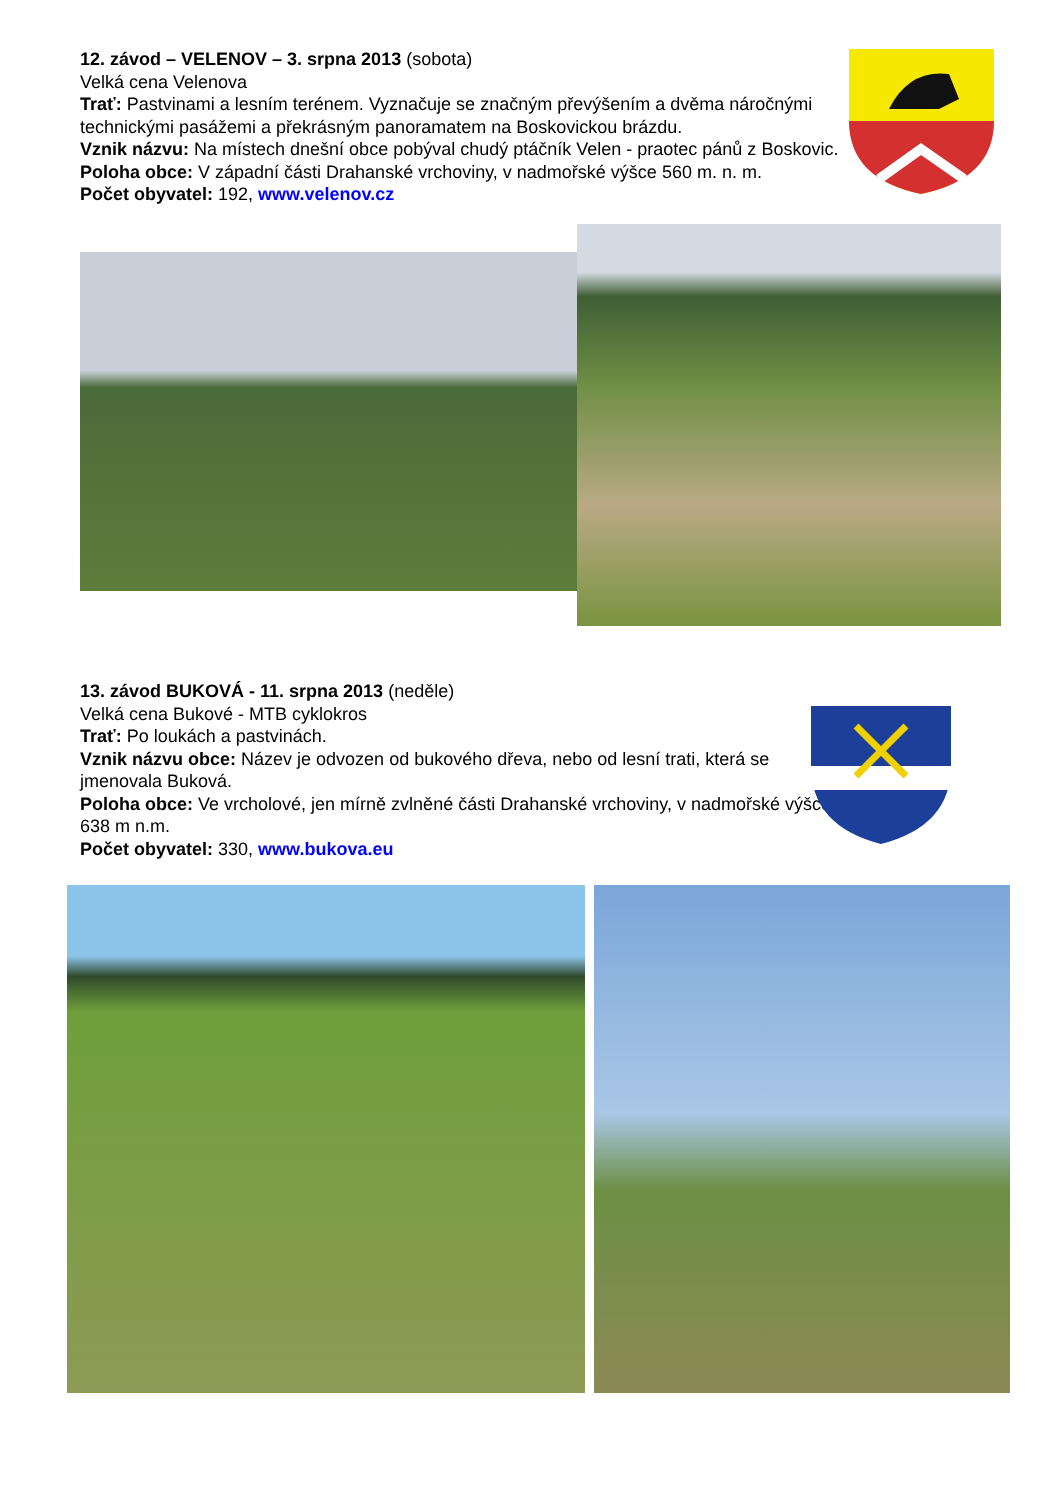12. závod – VELENOV – 3. srpna 2013 (sobota)
Velká cena Velenova
Trať: Pastvinami a lesním terénem. Vyznačuje se značným převýšením a dvěma náročnými technickými pasážemi a překrásným panoramatem na Boskovickou brázdu.
Vznik názvu: Na místech dnešní obce pobýval chudý ptáčník Velen - praotec pánů z Boskovic.
Poloha obce: V západní části Drahanské vrchoviny, v nadmořské výšce 560 m. n. m.
Počet obyvatel: 192, www.velenov.cz
13. závod BUKOVÁ - 11. srpna 2013 (neděle)
Velká cena Bukové - MTB cyklokros
Trať: Po loukách a pastvinách.
Vznik názvu obce: Název je odvozen od bukového dřeva, nebo od lesní trati, která se jmenovala Buková.
Poloha obce: Ve vrcholové, jen mírně zvlněné části Drahanské vrchoviny, v nadmořské výšce 638 m n.m.
Počet obyvatel: 330, www.bukova.eu